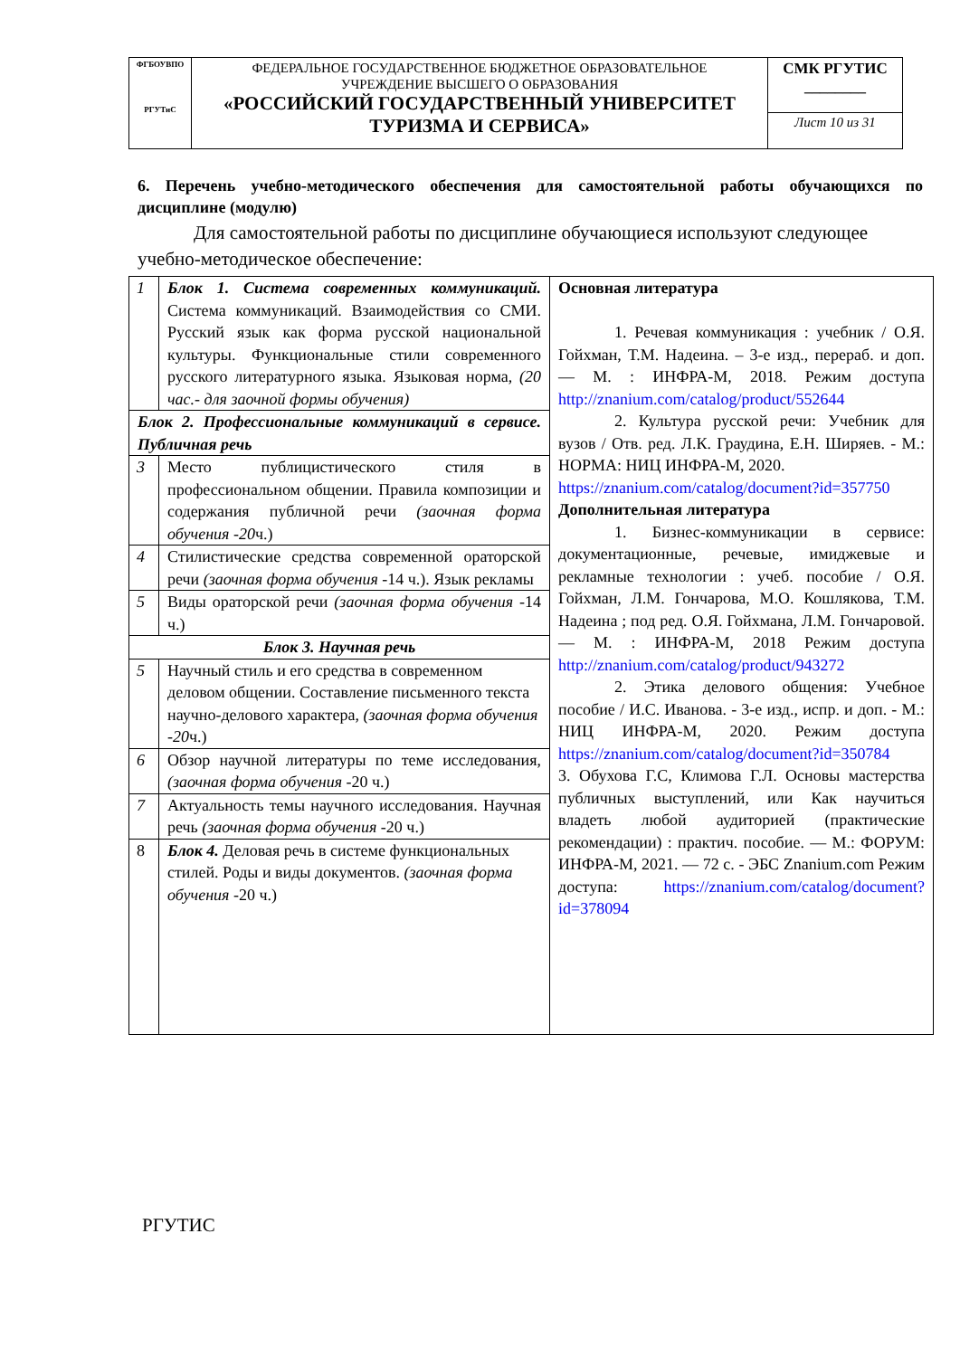| ФГБОУВПО РГУТиС | ФЕДЕРАЛЬНОЕ ГОСУДАРСТВЕННОЕ БЮДЖЕТНОЕ ОБРАЗОВАТЕЛЬНОЕ УЧРЕЖДЕНИЕ ВЫСШЕГО О ОБРАЗОВАНИЯ «РОССИЙСКИЙ ГОСУДАРСТВЕННЫЙ УНИВЕРСИТЕТ ТУРИЗМА И СЕРВИСА» | СМК РГУТИС ________ |
| | | Лист 10 из 31 |
6. Перечень учебно-методического обеспечения для самостоятельной работы обучающихся по дисциплине (модулю)
Для самостоятельной работы по дисциплине обучающиеся используют следующее учебно-методическое обеспечение:
| 1 | Блок 1. Система современных коммуникаций. Система коммуникаций. Взаимодействия со СМИ. Русский язык как форма русской национальной культуры. Функциональные стили современного русского литературного языка. Языковая норма, (20 час.- для заочной формы обучения) | Основная литература 1. Речевая коммуникация : учебник / О.Я. Гойхман, Т.М. Надеина. – 3-е изд., перераб. и доп. — М. : ИНФРА-М, 2018. Режим доступа http://znanium.com/catalog/product/552644 2. Культура русской речи: Учебник для вузов / Отв. ред. Л.К. Граудина, Е.Н. Ширяев. - М.: НОРМА: НИЦ ИНФРА-М, 2020. https://znanium.com/catalog/document?id=357750 Дополнительная литература 1. Бизнес-коммуникации в сервисе: документационные, речевые, имиджевые и рекламные технологии : учеб. пособие / О.Я. Гойхман, Л.М. Гончарова, М.О. Кошлякова, Т.М. Надеина ; под ред. О.Я. Гойхмана, Л.М. Гончаровой. — М. : ИНФРА-М, 2018 Режим доступа http://znanium.com/catalog/product/943272 2. Этика делового общения: Учебное пособие / И.С. Иванова. - 3-е изд., испр. и доп. - М.: НИЦ ИНФРА-М, 2020. Режим доступа https://znanium.com/catalog/document?id=350784 3. Обухова Г.С, Климова Г.Л. Основы мастерства публичных выступлений, или Как научиться владеть любой аудиторией (практические рекомендации) : практич. пособие. — М.: ФОРУМ: ИНФРА-М, 2021. — 72 с. - ЭБС Znanium.com Режим доступа: https://znanium.com/catalog/document?id=378094 |
| Блок 2. Профессиональные коммуникаций в сервисе. Публичная речь | | |
| 3 | Место публицистического стиля в профессиональном общении. Правила композиции и содержания публичной речи (заочная форма обучения -20 ч.) | |
| 4 | Стилистические средства современной ораторской речи (заочная форма обучения -14 ч.). Язык рекламы | |
| 5 | Виды ораторской речи (заочная форма обучения -14 ч.) | |
| Блок 3. Научная речь | | |
| 5 | Научный стиль и его средства в современном деловом общении. Составление письменного текста научно-делового характера, (заочная форма обучения -20 ч.) | |
| 6 | Обзор научной литературы по теме исследования, (заочная форма обучения -20 ч.) | |
| 7 | Актуальность темы научного исследования. Научная речь (заочная форма обучения -20 ч.) | |
| 8 | Блок 4. Деловая речь в системе функциональных стилей. Роды и виды документов. (заочная форма обучения -20 ч.) | |
РГУТИС